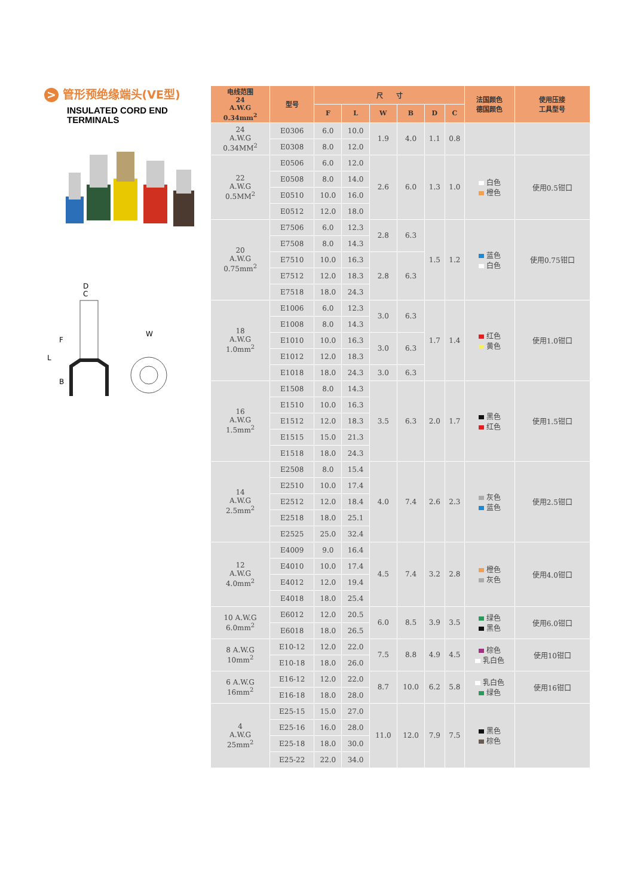> 管形预绝缘端头(VE型)
INSULATED CORD END
TERMINALS
D
C
F
L
B
W
| 电线范围 24 A.W.G 0.34mm<sup>2</sup> | 型号 | 尺 寸 | | | | | | 法国颜色 德国颜色 | 使用压接 工具型号 |
| --- | --- | --- | --- | --- | --- | --- | --- | --- | --- |
| | | F | L | W | B | D | C | | |
| 24 A.W.G 0.34MM<sup>2</sup> | E0306 | 6.0 | 10.0 | 1.9 | 4.0 | 1.1 | 0.8 | | |
| | E0308 | 8.0 | 12.0 | | | | | | |
| 22 A.W.G 0.5MM<sup>2</sup> | E0506 | 6.0 | 12.0 | 2.6 | 6.0 | 1.3 | 1.0 | 白色 橙色 | 使用0.5钳口 |
| | E0508 | 8.0 | 14.0 | | | | | | |
| | E0510 | 10.0 | 16.0 | | | | | | |
| | E0512 | 12.0 | 18.0 | | | | | | |
| 20 A.W.G 0.75mm<sup>2</sup> | E7506 | 6.0 | 12.3 | 2.8 | 6.3 | 1.5 | 1.2 | 蓝色 白色 | 使用0.75钳口 |
| | E7508 | 8.0 | 14.3 | | | | | | |
| | E7510 | 10.0 | 16.3 | 2.8 | 6.3 | | | | |
| | E7512 | 12.0 | 18.3 | | | | | | |
| | E7518 | 18.0 | 24.3 | | | | | | |
| 18 A.W.G 1.0mm<sup>2</sup> | E1006 | 6.0 | 12.3 | 3.0 | 6.3 | 1.7 | 1.4 | 红色 黄色 | 使用1.0钳口 |
| | E1008 | 8.0 | 14.3 | | | | | | |
| | E1010 | 10.0 | 16.3 | 3.0 | 6.3 | | | | |
| | E1012 | 12.0 | 18.3 | | | | | | |
| | E1018 | 18.0 | 24.3 | 3.0 | 6.3 | | | | |
| 16 A.W.G 1.5mm<sup>2</sup> | E1508 | 8.0 | 14.3 | 3.5 | 6.3 | 2.0 | 1.7 | 黑色 红色 | 使用1.5钳口 |
| | E1510 | 10.0 | 16.3 | | | | | | |
| | E1512 | 12.0 | 18.3 | | | | | | |
| | E1515 | 15.0 | 21.3 | | | | | | |
| | E1518 | 18.0 | 24.3 | | | | | | |
| 14 A.W.G 2.5mm<sup>2</sup> | E2508 | 8.0 | 15.4 | 4.0 | 7.4 | 2.6 | 2.3 | 灰色 蓝色 | 使用2.5钳口 |
| | E2510 | 10.0 | 17.4 | | | | | | |
| | E2512 | 12.0 | 18.4 | | | | | | |
| | E2518 | 18.0 | 25.1 | | | | | | |
| | E2525 | 25.0 | 32.4 | | | | | | |
| 12 A.W.G 4.0mm<sup>2</sup> | E4009 | 9.0 | 16.4 | 4.5 | 7.4 | 3.2 | 2.8 | 橙色 灰色 | 使用4.0钳口 |
| | E4010 | 10.0 | 17.4 | | | | | | |
| | E4012 | 12.0 | 19.4 | | | | | | |
| | E4018 | 18.0 | 25.4 | | | | | | |
| 10 A.W.G 6.0mm<sup>2</sup> | E6012 | 12.0 | 20.5 | 6.0 | 8.5 | 3.9 | 3.5 | 绿色 黑色 | 使用6.0钳口 |
| | E6018 | 18.0 | 26.5 | | | | | | |
| 8 A.W.G 10mm<sup>2</sup> | E10-12 | 12.0 | 22.0 | 7.5 | 8.8 | 4.9 | 4.5 | 棕色 乳白色 | 使用10钳口 |
| | E10-18 | 18.0 | 26.0 | | | | | | |
| 6 A.W.G 16mm<sup>2</sup> | E16-12 | 12.0 | 22.0 | 8.7 | 10.0 | 6.2 | 5.8 | 乳白色 绿色 | 使用16钳口 |
| | E16-18 | 18.0 | 28.0 | | | | | | |
| 4 A.W.G 25mm<sup>2</sup> | E25-15 | 15.0 | 27.0 | 11.0 | 12.0 | 7.9 | 7.5 | 黑色 棕色 | |
| | E25-16 | 16.0 | 28.0 | | | | | | |
| | E25-18 | 18.0 | 30.0 | | | | | | |
| | E25-22 | 22.0 | 34.0 | | | | | | |